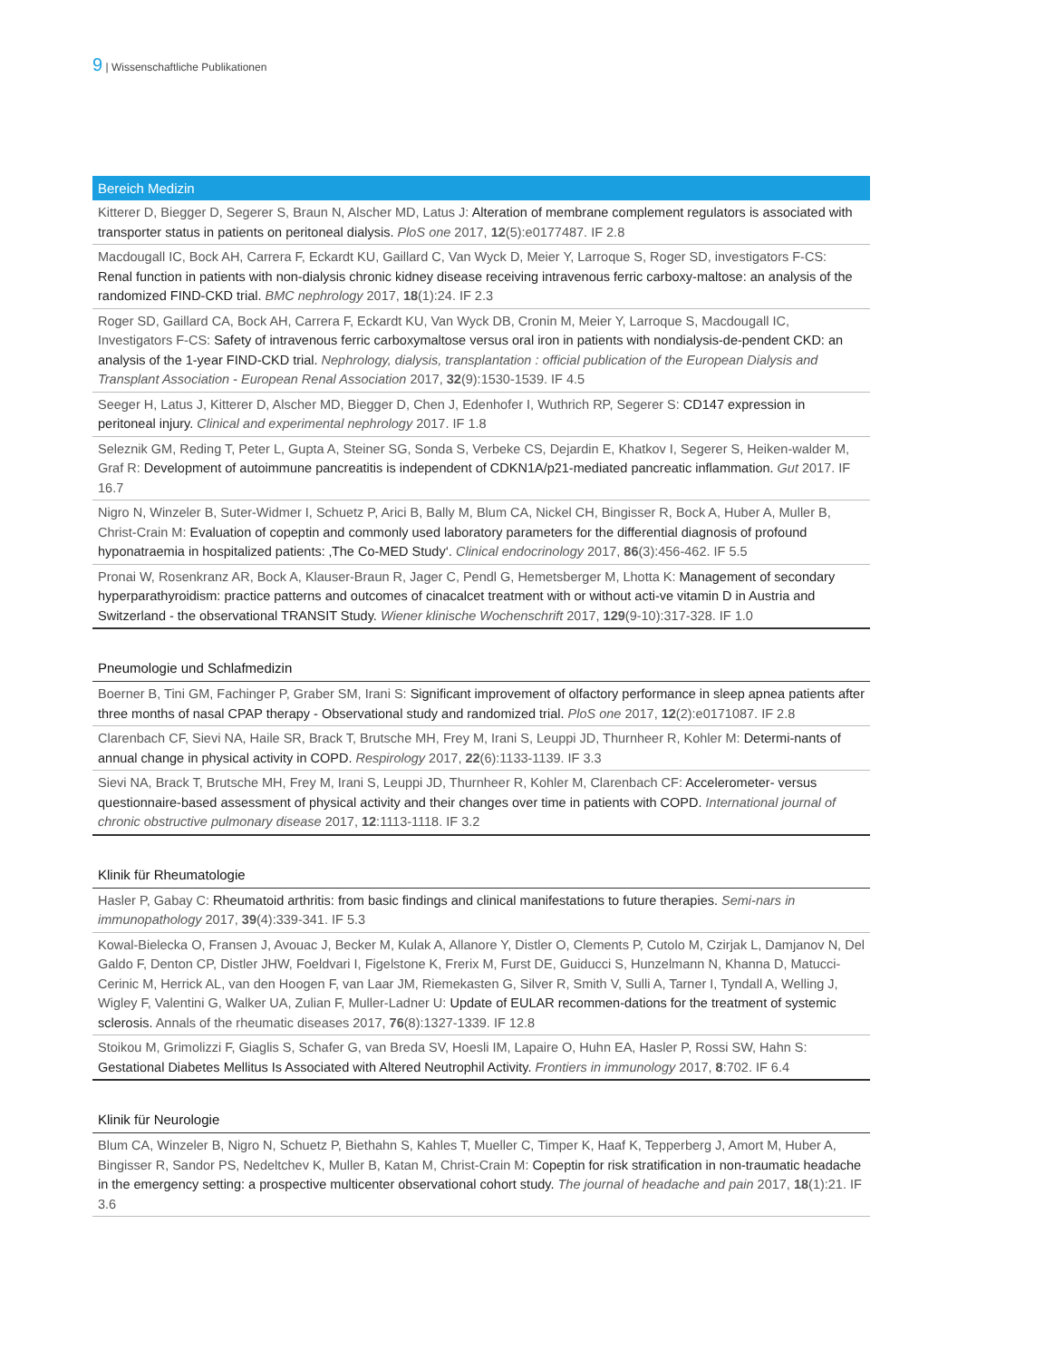9 | Wissenschaftliche Publikationen
Bereich Medizin
Kitterer D, Biegger D, Segerer S, Braun N, Alscher MD, Latus J: Alteration of membrane complement regulators is associated with transporter status in patients on peritoneal dialysis. PloS one 2017, 12(5):e0177487. IF 2.8
Macdougall IC, Bock AH, Carrera F, Eckardt KU, Gaillard C, Van Wyck D, Meier Y, Larroque S, Roger SD, investigators F-CS: Renal function in patients with non-dialysis chronic kidney disease receiving intravenous ferric carboxy-maltose: an analysis of the randomized FIND-CKD trial. BMC nephrology 2017, 18(1):24. IF 2.3
Roger SD, Gaillard CA, Bock AH, Carrera F, Eckardt KU, Van Wyck DB, Cronin M, Meier Y, Larroque S, Macdougall IC, Investigators F-CS: Safety of intravenous ferric carboxymaltose versus oral iron in patients with nondialysis-de-pendent CKD: an analysis of the 1-year FIND-CKD trial. Nephrology, dialysis, transplantation : official publication of the European Dialysis and Transplant Association - European Renal Association 2017, 32(9):1530-1539. IF 4.5
Seeger H, Latus J, Kitterer D, Alscher MD, Biegger D, Chen J, Edenhofer I, Wuthrich RP, Segerer S: CD147 expression in peritoneal injury. Clinical and experimental nephrology 2017. IF 1.8
Seleznik GM, Reding T, Peter L, Gupta A, Steiner SG, Sonda S, Verbeke CS, Dejardin E, Khatkov I, Segerer S, Heiken-walder M, Graf R: Development of autoimmune pancreatitis is independent of CDKN1A/p21-mediated pancreatic inflammation. Gut 2017. IF 16.7
Nigro N, Winzeler B, Suter-Widmer I, Schuetz P, Arici B, Bally M, Blum CA, Nickel CH, Bingisser R, Bock A, Huber A, Muller B, Christ-Crain M: Evaluation of copeptin and commonly used laboratory parameters for the differential diagnosis of profound hyponatraemia in hospitalized patients: ‚The Co-MED Study‘. Clinical endocrinology 2017, 86(3):456-462. IF 5.5
Pronai W, Rosenkranz AR, Bock A, Klauser-Braun R, Jager C, Pendl G, Hemetsberger M, Lhotta K: Management of secondary hyperparathyroidism: practice patterns and outcomes of cinacalcet treatment with or without acti-ve vitamin D in Austria and Switzerland - the observational TRANSIT Study. Wiener klinische Wochenschrift 2017, 129(9-10):317-328. IF 1.0
Pneumologie und Schlafmedizin
Boerner B, Tini GM, Fachinger P, Graber SM, Irani S: Significant improvement of olfactory performance in sleep apnea patients after three months of nasal CPAP therapy - Observational study and randomized trial. PloS one 2017, 12(2):e0171087. IF 2.8
Clarenbach CF, Sievi NA, Haile SR, Brack T, Brutsche MH, Frey M, Irani S, Leuppi JD, Thurnheer R, Kohler M: Determi-nants of annual change in physical activity in COPD. Respirology 2017, 22(6):1133-1139. IF 3.3
Sievi NA, Brack T, Brutsche MH, Frey M, Irani S, Leuppi JD, Thurnheer R, Kohler M, Clarenbach CF: Accelerometer- versus questionnaire-based assessment of physical activity and their changes over time in patients with COPD. International journal of chronic obstructive pulmonary disease 2017, 12:1113-1118. IF 3.2
Klinik für Rheumatologie
Hasler P, Gabay C: Rheumatoid arthritis: from basic findings and clinical manifestations to future therapies. Semi-nars in immunopathology 2017, 39(4):339-341. IF 5.3
Kowal-Bielecka O, Fransen J, Avouac J, Becker M, Kulak A, Allanore Y, Distler O, Clements P, Cutolo M, Czirjak L, Damjanov N, Del Galdo F, Denton CP, Distler JHW, Foeldvari I, Figelstone K, Frerix M, Furst DE, Guiducci S, Hunzelmann N, Khanna D, Matucci-Cerinic M, Herrick AL, van den Hoogen F, van Laar JM, Riemekasten G, Silver R, Smith V, Sulli A, Tarner I, Tyndall A, Welling J, Wigley F, Valentini G, Walker UA, Zulian F, Muller-Ladner U: Update of EULAR recommen-dations for the treatment of systemic sclerosis. Annals of the rheumatic diseases 2017, 76(8):1327-1339. IF 12.8
Stoikou M, Grimolizzi F, Giaglis S, Schafer G, van Breda SV, Hoesli IM, Lapaire O, Huhn EA, Hasler P, Rossi SW, Hahn S: Gestational Diabetes Mellitus Is Associated with Altered Neutrophil Activity. Frontiers in immunology 2017, 8:702. IF 6.4
Klinik für Neurologie
Blum CA, Winzeler B, Nigro N, Schuetz P, Biethahn S, Kahles T, Mueller C, Timper K, Haaf K, Tepperberg J, Amort M, Huber A, Bingisser R, Sandor PS, Nedeltchev K, Muller B, Katan M, Christ-Crain M: Copeptin for risk stratification in non-traumatic headache in the emergency setting: a prospective multicenter observational cohort study. The journal of headache and pain 2017, 18(1):21. IF 3.6